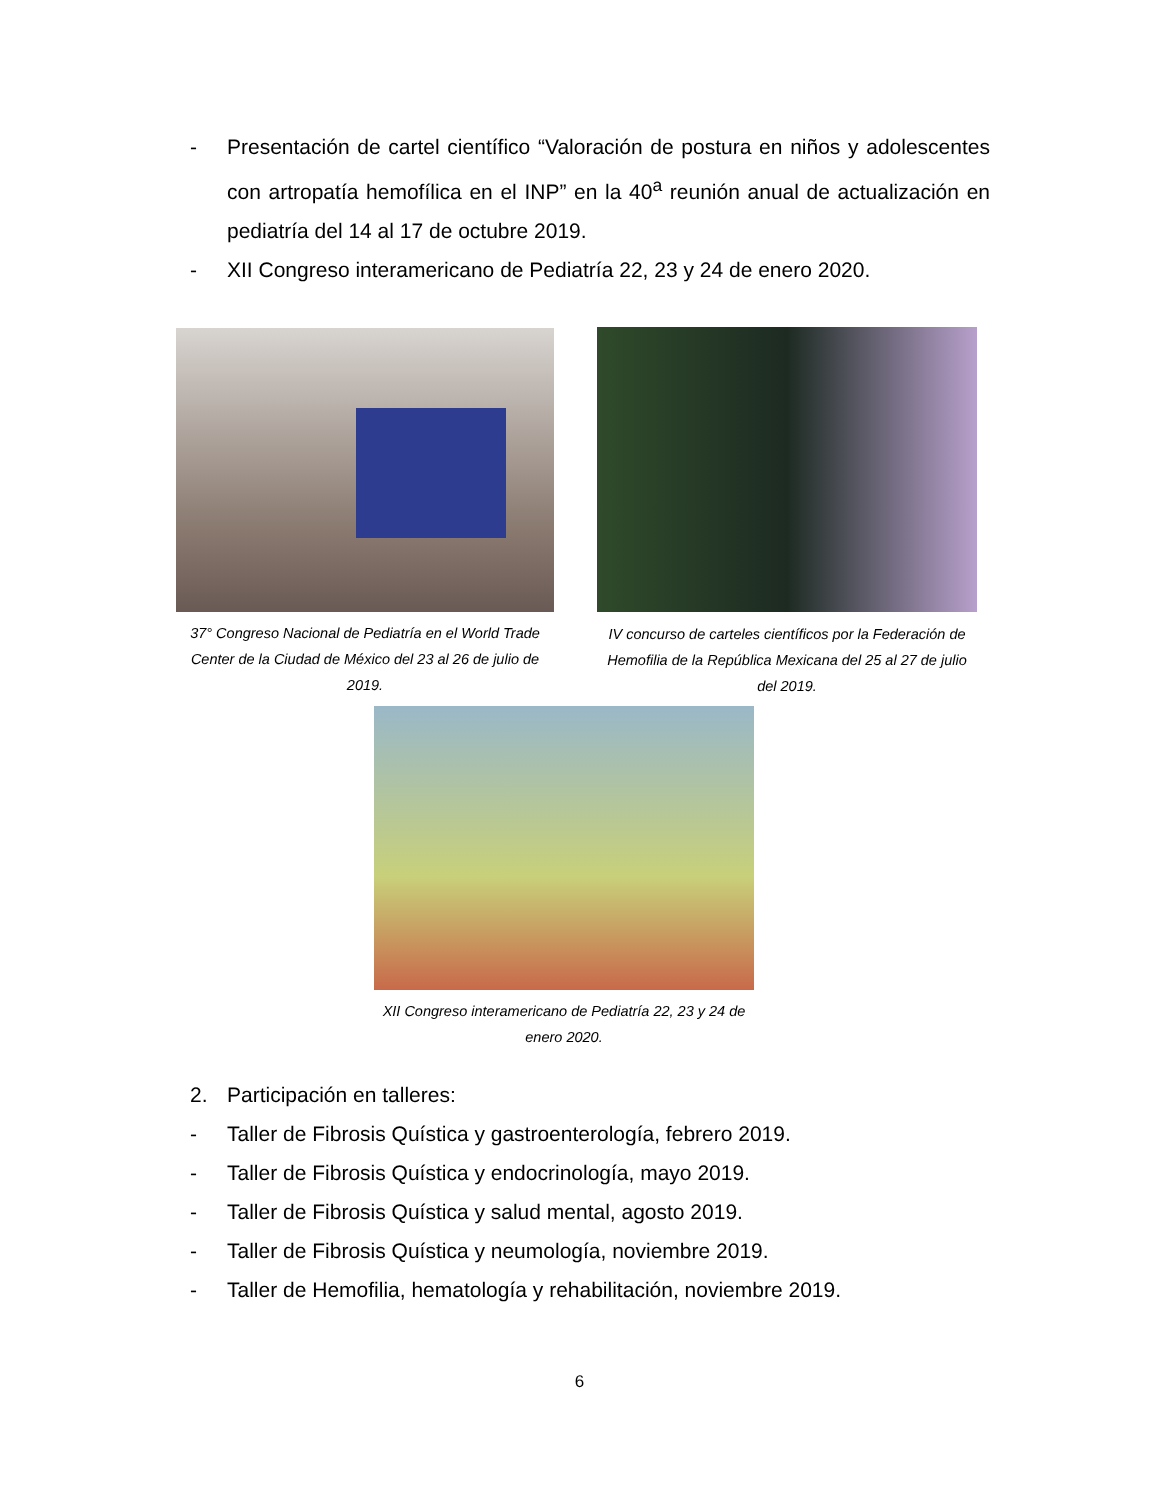- Presentación de cartel científico “Valoración de postura en niños y adolescentes con artropatía hemofílica en el INP” en la 40<sup>a</sup> reunión anual de actualización en pediatría del 14 al 17 de octubre 2019.
- XII Congreso interamericano de Pediatría 22, 23 y 24 de enero 2020.
37° Congreso Nacional de Pediatría en el World Trade Center de la Ciudad de México del 23 al 26 de julio de 2019.
IV concurso de carteles científicos por la Federación de Hemofilia de la República Mexicana del 25 al 27 de julio del 2019.
XII Congreso interamericano de Pediatría 22, 23 y 24 de enero 2020.
2. Participación en talleres:
- Taller de Fibrosis Quística y gastroenterología, febrero 2019.
- Taller de Fibrosis Quística y endocrinología, mayo 2019.
- Taller de Fibrosis Quística y salud mental, agosto 2019.
- Taller de Fibrosis Quística y neumología, noviembre 2019.
- Taller de Hemofilia, hematología y rehabilitación, noviembre 2019.
6